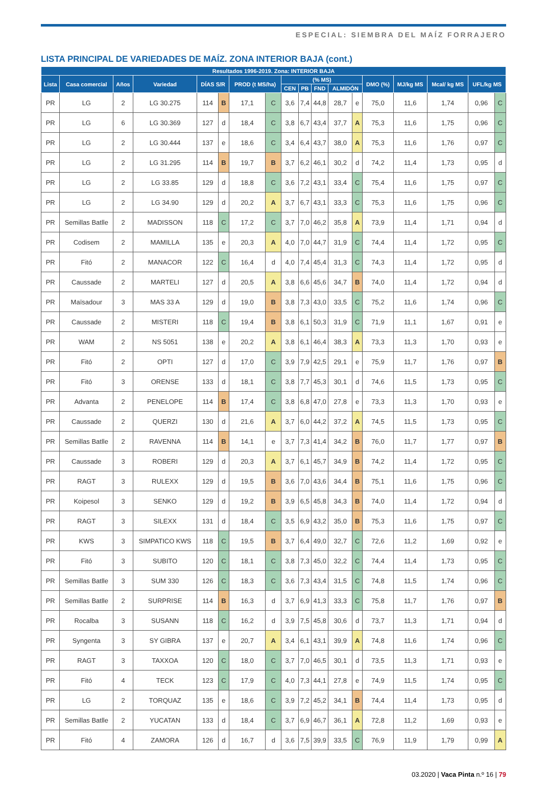ESPECIAL: SIEMBRA DEL MAÍZ FORRAJERO
LISTA PRINCIPAL DE VARIEDADES DE MAÍZ. ZONA INTERIOR BAJA (cont.)
| Resultados 1996-2019. Zona: INTERIOR BAJA | | | | | | | | | | | | | | | | | |
| --- | --- | --- | --- | --- | --- | --- | --- | --- | --- | --- | --- | --- | --- | --- | --- | --- | --- |
| Lista | Casa comercial | Años | Variedad | DÍAS S/R | | PROD (t MS/ha) | | (% MS) | | | | | DMO (%) | MJ/kg MS | Mcal/ kg MS | UFL/kg MS | |
| | | | | | | | | CEN | PB | FND | ALMIDÓN | | | | | | |
| PR | LG | 2 | LG 30.275 | 114 | B | 17,1 | C | 3,6 | 7,4 | 44,8 | 28,7 | e | 75,0 | 11,6 | 1,74 | 0,96 | C |
| PR | LG | 6 | LG 30.369 | 127 | d | 18,4 | C | 3,8 | 6,7 | 43,4 | 37,7 | A | 75,3 | 11,6 | 1,75 | 0,96 | C |
| PR | LG | 2 | LG 30.444 | 137 | e | 18,6 | C | 3,4 | 6,4 | 43,7 | 38,0 | A | 75,3 | 11,6 | 1,76 | 0,97 | C |
| PR | LG | 2 | LG 31.295 | 114 | B | 19,7 | B | 3,7 | 6,2 | 46,1 | 30,2 | d | 74,2 | 11,4 | 1,73 | 0,95 | d |
| PR | LG | 2 | LG 33.85 | 129 | d | 18,8 | C | 3,6 | 7,2 | 43,1 | 33,4 | C | 75,4 | 11,6 | 1,75 | 0,97 | C |
| PR | LG | 2 | LG 34.90 | 129 | d | 20,2 | A | 3,7 | 6,7 | 43,1 | 33,3 | C | 75,3 | 11,6 | 1,75 | 0,96 | C |
| PR | Semillas Batlle | 2 | MADISSON | 118 | C | 17,2 | C | 3,7 | 7,0 | 46,2 | 35,8 | A | 73,9 | 11,4 | 1,71 | 0,94 | d |
| PR | Codisem | 2 | MAMILLA | 135 | e | 20,3 | A | 4,0 | 7,0 | 44,7 | 31,9 | C | 74,4 | 11,4 | 1,72 | 0,95 | C |
| PR | Fitó | 2 | MANACOR | 122 | C | 16,4 | d | 4,0 | 7,4 | 45,4 | 31,3 | C | 74,3 | 11,4 | 1,72 | 0,95 | d |
| PR | Caussade | 2 | MARTELI | 127 | d | 20,5 | A | 3,8 | 6,6 | 45,6 | 34,7 | B | 74,0 | 11,4 | 1,72 | 0,94 | d |
| PR | Maïsadour | 3 | MAS 33 A | 129 | d | 19,0 | B | 3,8 | 7,3 | 43,0 | 33,5 | C | 75,2 | 11,6 | 1,74 | 0,96 | C |
| PR | Caussade | 2 | MISTERI | 118 | C | 19,4 | B | 3,8 | 6,1 | 50,3 | 31,9 | C | 71,9 | 11,1 | 1,67 | 0,91 | e |
| PR | WAM | 2 | NS 5051 | 138 | e | 20,2 | A | 3,8 | 6,1 | 46,4 | 38,3 | A | 73,3 | 11,3 | 1,70 | 0,93 | e |
| PR | Fitó | 2 | OPTI | 127 | d | 17,0 | C | 3,9 | 7,9 | 42,5 | 29,1 | e | 75,9 | 11,7 | 1,76 | 0,97 | B |
| PR | Fitó | 3 | ORENSE | 133 | d | 18,1 | C | 3,8 | 7,7 | 45,3 | 30,1 | d | 74,6 | 11,5 | 1,73 | 0,95 | C |
| PR | Advanta | 2 | PENELOPE | 114 | B | 17,4 | C | 3,8 | 6,8 | 47,0 | 27,8 | e | 73,3 | 11,3 | 1,70 | 0,93 | e |
| PR | Caussade | 2 | QUERZI | 130 | d | 21,6 | A | 3,7 | 6,0 | 44,2 | 37,2 | A | 74,5 | 11,5 | 1,73 | 0,95 | C |
| PR | Semillas Batlle | 2 | RAVENNA | 114 | B | 14,1 | e | 3,7 | 7,3 | 41,4 | 34,2 | B | 76,0 | 11,7 | 1,77 | 0,97 | B |
| PR | Caussade | 3 | ROBERI | 129 | d | 20,3 | A | 3,7 | 6,1 | 45,7 | 34,9 | B | 74,2 | 11,4 | 1,72 | 0,95 | C |
| PR | RAGT | 3 | RULEXX | 129 | d | 19,5 | B | 3,6 | 7,0 | 43,6 | 34,4 | B | 75,1 | 11,6 | 1,75 | 0,96 | C |
| PR | Koipesol | 3 | SENKO | 129 | d | 19,2 | B | 3,9 | 6,5 | 45,8 | 34,3 | B | 74,0 | 11,4 | 1,72 | 0,94 | d |
| PR | RAGT | 3 | SILEXX | 131 | d | 18,4 | C | 3,5 | 6,9 | 43,2 | 35,0 | B | 75,3 | 11,6 | 1,75 | 0,97 | C |
| PR | KWS | 3 | SIMPATICO KWS | 118 | C | 19,5 | B | 3,7 | 6,4 | 49,0 | 32,7 | C | 72,6 | 11,2 | 1,69 | 0,92 | e |
| PR | Fitó | 3 | SUBITO | 120 | C | 18,1 | C | 3,8 | 7,3 | 45,0 | 32,2 | C | 74,4 | 11,4 | 1,73 | 0,95 | C |
| PR | Semillas Batlle | 3 | SUM 330 | 126 | C | 18,3 | C | 3,6 | 7,3 | 43,4 | 31,5 | C | 74,8 | 11,5 | 1,74 | 0,96 | C |
| PR | Semillas Batlle | 2 | SURPRISE | 114 | B | 16,3 | d | 3,7 | 6,9 | 41,3 | 33,3 | C | 75,8 | 11,7 | 1,76 | 0,97 | B |
| PR | Rocalba | 3 | SUSANN | 118 | C | 16,2 | d | 3,9 | 7,5 | 45,8 | 30,6 | d | 73,7 | 11,3 | 1,71 | 0,94 | d |
| PR | Syngenta | 3 | SY GIBRA | 137 | e | 20,7 | A | 3,4 | 6,1 | 43,1 | 39,9 | A | 74,8 | 11,6 | 1,74 | 0,96 | C |
| PR | RAGT | 3 | TAXXOA | 120 | C | 18,0 | C | 3,7 | 7,0 | 46,5 | 30,1 | d | 73,5 | 11,3 | 1,71 | 0,93 | e |
| PR | Fitó | 4 | TECK | 123 | C | 17,9 | C | 4,0 | 7,3 | 44,1 | 27,8 | e | 74,9 | 11,5 | 1,74 | 0,95 | C |
| PR | LG | 2 | TORQUAZ | 135 | e | 18,6 | C | 3,9 | 7,2 | 45,2 | 34,1 | B | 74,4 | 11,4 | 1,73 | 0,95 | d |
| PR | Semillas Batlle | 2 | YUCATAN | 133 | d | 18,4 | C | 3,7 | 6,9 | 46,7 | 36,1 | A | 72,8 | 11,2 | 1,69 | 0,93 | e |
| PR | Fitó | 4 | ZAMORA | 126 | d | 16,7 | d | 3,6 | 7,5 | 39,9 | 33,5 | C | 76,9 | 11,9 | 1,79 | 0,99 | A |
03.2020 | Vaca Pinta n.º 16 | 79